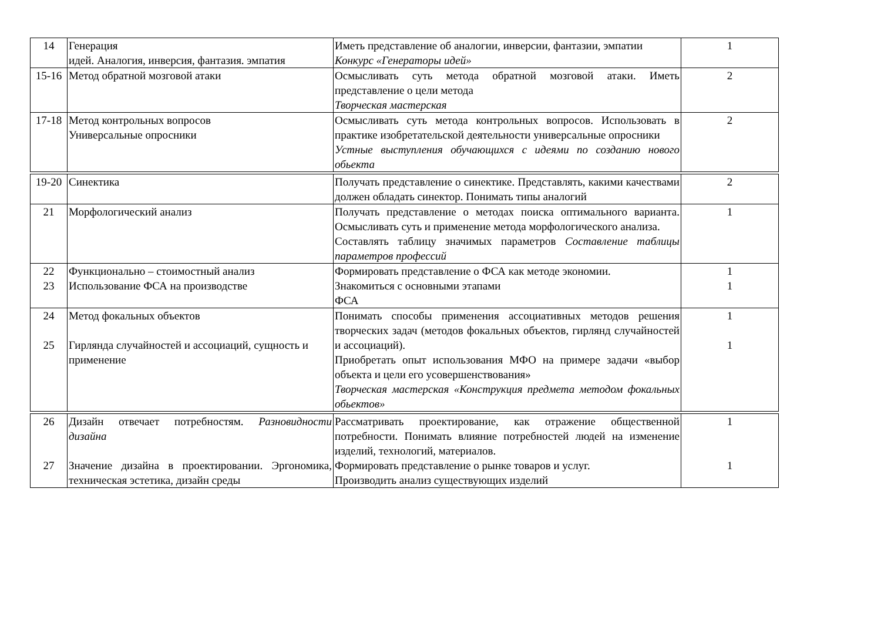| 14 | Генерация идей. Аналогия, инверсия, фантазия. эмпатия | Иметь представление об аналогии, инверсии, фантазии, эмпатии Конкурс «Генераторы идей» | 1 |
| 15-16 | Метод обратной мозговой атаки | Осмысливать суть метода обратной мозговой атаки. Иметь представление о цели метода Творческая мастерская | 2 |
| 17-18 | Метод контрольных вопросов Универсальные опросники | Осмысливать суть метода контрольных вопросов. Использовать в практике изобретательской деятельности универсальные опросники Устные выступления обучающихся с идеями по созданию нового обьекта | 2 |
| 19-20 | Синектика | Получать представление о синектике. Представлять, какими качествами должен обладать синектор. Понимать типы аналогий | 2 |
| 21 | Морфологический анализ | Получать представление о методах поиска оптимального варианта. Осмысливать суть и применение метода морфологического анализа. Составлять таблицу значимых параметров Составление таблицы параметров профессий | 1 |
| 22 23 | Функционально – стоимостный анализ Использование ФСА на производстве | Формировать представление о ФСА как методе экономии. Знакомиться с основными этапами ФСА | 1 1 |
| 24 25 | Метод фокальных объектов Гирлянда случайностей и ассоциаций, сущность и применение | Понимать способы применения ассоциативных методов решения творческих задач (методов фокальных объектов, гирлянд случайностей и ассоциаций). Приобретать опыт использования МФО на примере задачи «выбор объекта и цели его усовершенствования» Творческая мастерская «Конструкция предмета методом фокальных обьектов» | 1 1 |
| 26 27 | Дизайн отвечает потребностям. Разновидности дизайна Значение дизайна в проектировании. Эргономика, техническая эстетика, дизайн среды | Рассматривать проектирование, как отражение общественной потребности. Понимать влияние потребностей людей на изменение изделий, технологий, материалов. Формировать представление о рынке товаров и услуг. Производить анализ существующих изделий | 1 1 |